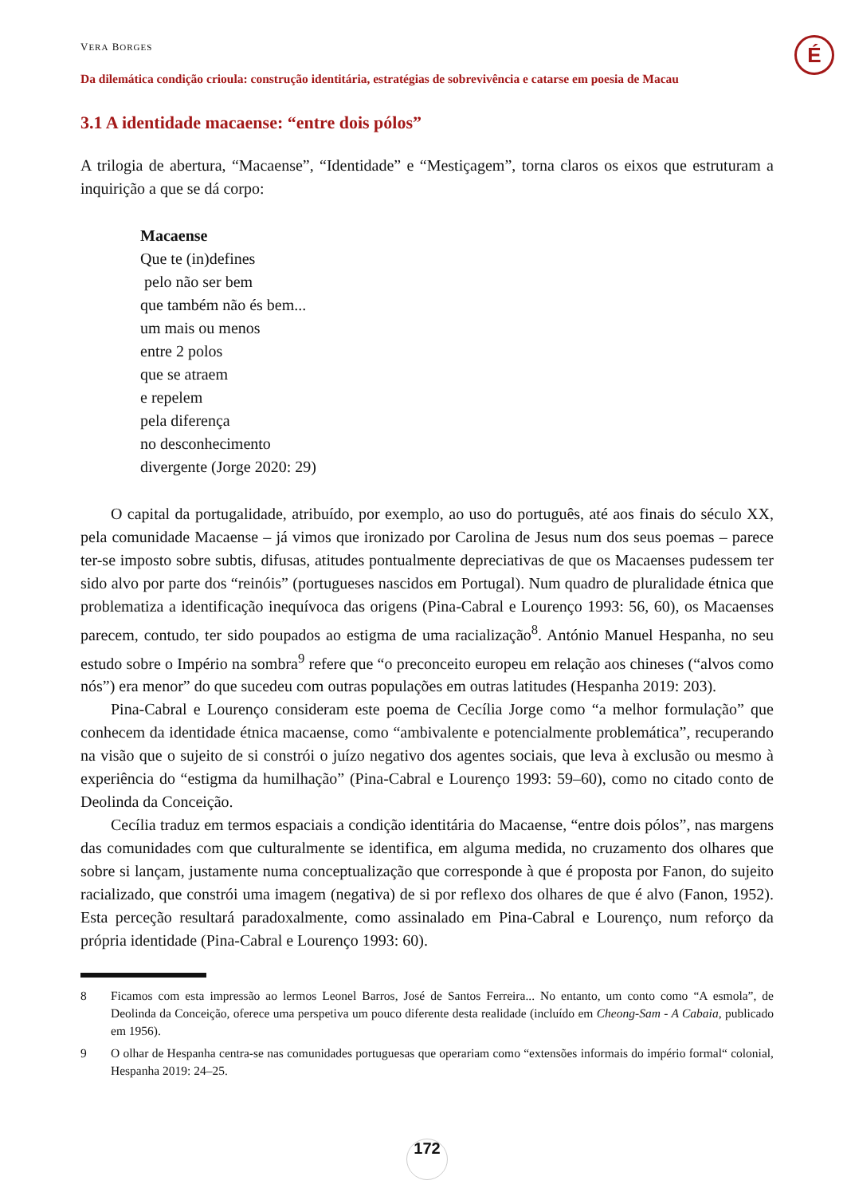É
VERA BORGES
Da dilemática condição crioula: construção identitária, estratégias de sobrevivência e catarse em poesia de Macau
3.1 A identidade macaense: “entre dois pólos”
A trilogia de abertura, “Macaense”, “Identidade” e “Mestiçagem”, torna claros os eixos que estruturam a inquirição a que se dá corpo:
Macaense
Que te (in)defines
pelo não ser bem
que também não és bem...
um mais ou menos
entre 2 polos
que se atraem
e repelem
pela diferença
no desconhecimento
divergente (Jorge 2020: 29)
O capital da portugalidade, atribuído, por exemplo, ao uso do português, até aos finais do século XX, pela comunidade Macaense – já vimos que ironizado por Carolina de Jesus num dos seus poemas – parece ter-se imposto sobre subtis, difusas, atitudes pontualmente depreciativas de que os Macaenses pudessem ter sido alvo por parte dos “reinóis” (portugueses nascidos em Portugal). Num quadro de pluralidade étnica que problematiza a identificação inequívoca das origens (Pina-Cabral e Lourenço 1993: 56, 60), os Macaenses parecem, contudo, ter sido poupados ao estigma de uma racialização<sup>8</sup>. António Manuel Hespanha, no seu estudo sobre o Império na sombra<sup>9</sup> refere que “o preconceito europeu em relação aos chineses (“alvos como nós”) era menor” do que sucedeu com outras populações em outras latitudes (Hespanha 2019: 203).
Pina-Cabral e Lourenço consideram este poema de Cecília Jorge como “a melhor formulação” que conhecem da identidade étnica macaense, como “ambivalente e potencialmente problemática”, recuperando na visão que o sujeito de si constrói o juízo negativo dos agentes sociais, que leva à exclusão ou mesmo à experiência do “estigma da humilhação” (Pina-Cabral e Lourenço 1993: 59–60), como no citado conto de Deolinda da Conceição.
Cecília traduz em termos espaciais a condição identitária do Macaense, “entre dois pólos”, nas margens das comunidades com que culturalmente se identifica, em alguma medida, no cruzamento dos olhares que sobre si lançam, justamente numa conceptualização que corresponde à que é proposta por Fanon, do sujeito racializado, que constrói uma imagem (negativa) de si por reflexo dos olhares de que é alvo (Fanon, 1952). Esta perceção resultará paradoxalmente, como assinalado em Pina-Cabral e Lourenço, num reforço da própria identidade (Pina-Cabral e Lourenço 1993: 60).
8 Ficamos com esta impressão ao lermos Leonel Barros, José de Santos Ferreira... No entanto, um conto como “A esmola”, de Deolinda da Conceição, oferece uma perspetiva um pouco diferente desta realidade (incluído em Cheong-Sam - A Cabaia, publicado em 1956).
9 O olhar de Hespanha centra-se nas comunidades portuguesas que operariam como “extensões informais do império formal“ colonial, Hespanha 2019: 24–25.
172